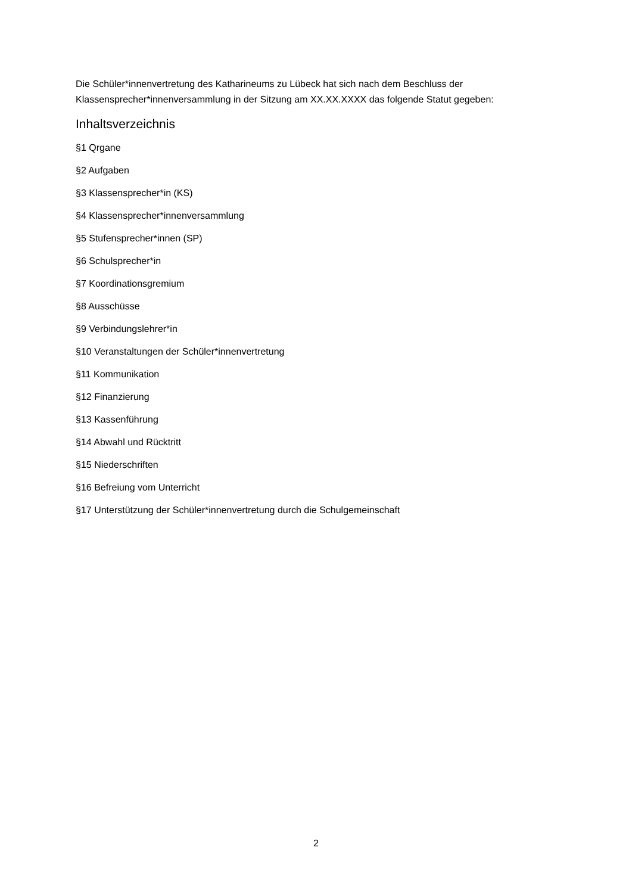Die Schüler*innenvertretung des Katharineums zu Lübeck hat sich nach dem Beschluss der Klassensprecher*innenversammlung in der Sitzung am XX.XX.XXXX das folgende Statut gegeben:
Inhaltsverzeichnis
§1 Qrgane
§2 Aufgaben
§3 Klassensprecher*in (KS)
§4 Klassensprecher*innenversammlung
§5 Stufensprecher*innen (SP)
§6 Schulsprecher*in
§7 Koordinationsgremium
§8 Ausschüsse
§9 Verbindungslehrer*in
§10 Veranstaltungen der Schüler*innenvertretung
§11 Kommunikation
§12 Finanzierung
§13 Kassenführung
§14 Abwahl und Rücktritt
§15 Niederschriften
§16 Befreiung vom Unterricht
§17 Unterstützung der Schüler*innenvertretung durch die Schulgemeinschaft
2